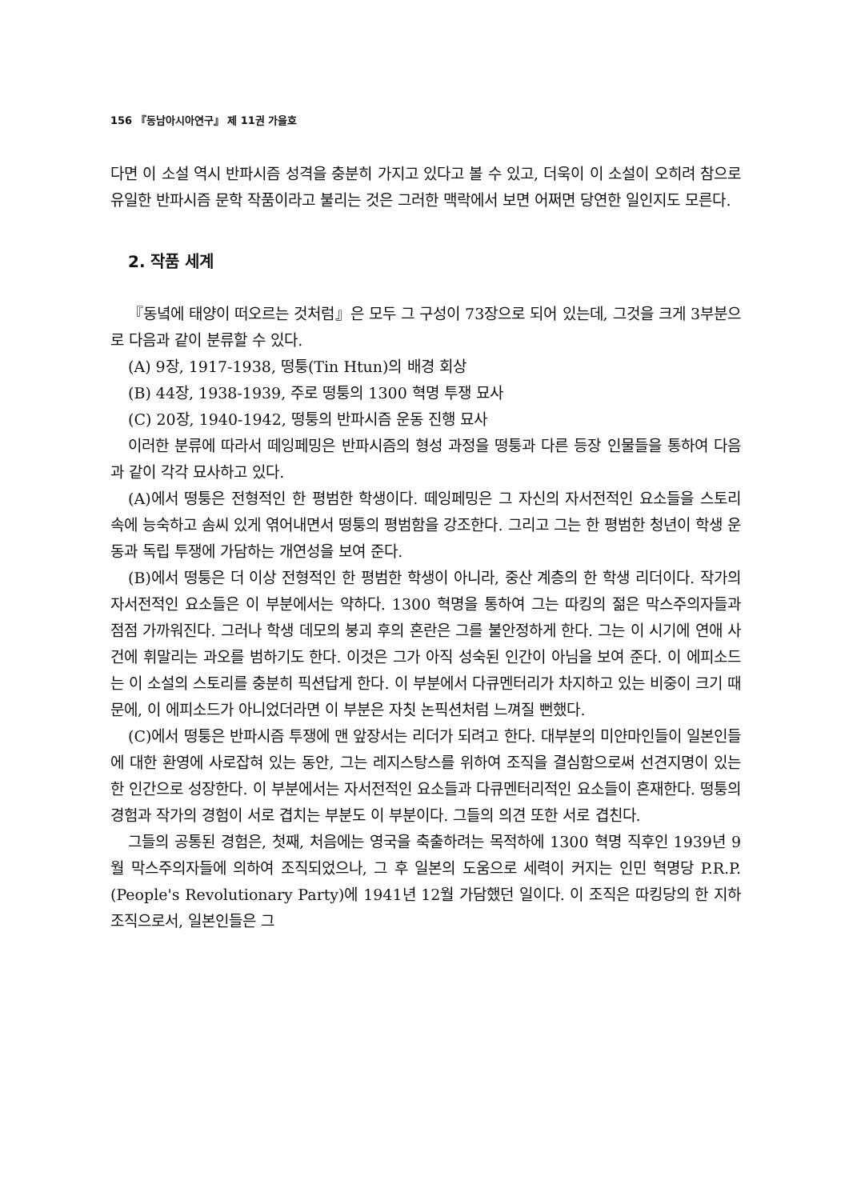156 『동남아시아연구』 제 11권 가을호
다면 이 소설 역시 반파시즘 성격을 충분히 가지고 있다고 볼 수 있고, 더욱이 이 소설이 오히려 참으로 유일한 반파시즘 문학 작품이라고 불리는 것은 그러한 맥락에서 보면 어쩌면 당연한 일인지도 모른다.
2. 작품 세계
『동녘에 태양이 떠오르는 것처럼』은 모두 그 구성이 73장으로 되어 있는데, 그것을 크게 3부분으로 다음과 같이 분류할 수 있다.
(A) 9장, 1917-1938, 떵퉁(Tin Htun)의 배경 회상
(B) 44장, 1938-1939, 주로 떵퉁의 1300 혁명 투쟁 묘사
(C) 20장, 1940-1942, 떵퉁의 반파시즘 운동 진행 묘사
이러한 분류에 따라서 떼잉페밍은 반파시즘의 형성 과정을 떵퉁과 다른 등장 인물들을 통하여 다음과 같이 각각 묘사하고 있다.
(A)에서 떵퉁은 전형적인 한 평범한 학생이다. 떼잉페밍은 그 자신의 자서전적인 요소들을 스토리 속에 능숙하고 솜씨 있게 엮어내면서 떵퉁의 평범함을 강조한다. 그리고 그는 한 평범한 청년이 학생 운동과 독립 투쟁에 가담하는 개연성을 보여 준다.
(B)에서 떵퉁은 더 이상 전형적인 한 평범한 학생이 아니라, 중산 계층의 한 학생 리더이다. 작가의 자서전적인 요소들은 이 부분에서는 약하다. 1300 혁명을 통하여 그는 따킹의 젊은 막스주의자들과 점점 가까워진다. 그러나 학생 데모의 붕괴 후의 혼란은 그를 불안정하게 한다. 그는 이 시기에 연애 사건에 휘말리는 과오를 범하기도 한다. 이것은 그가 아직 성숙된 인간이 아님을 보여 준다. 이 에피소드는 이 소설의 스토리를 충분히 픽션답게 한다. 이 부분에서 다큐멘터리가 차지하고 있는 비중이 크기 때문에, 이 에피소드가 아니었더라면 이 부분은 자칫 논픽션처럼 느껴질 뻔했다.
(C)에서 떵퉁은 반파시즘 투쟁에 맨 앞장서는 리더가 되려고 한다. 대부분의 미얀마인들이 일본인들에 대한 환영에 사로잡혀 있는 동안, 그는 레지스탕스를 위하여 조직을 결심함으로써 선견지명이 있는 한 인간으로 성장한다. 이 부분에서는 자서전적인 요소들과 다큐멘터리적인 요소들이 혼재한다. 떵퉁의 경험과 작가의 경험이 서로 겹치는 부분도 이 부분이다. 그들의 의견 또한 서로 겹친다.
그들의 공통된 경험은, 첫째, 처음에는 영국을 축출하려는 목적하에 1300 혁명 직후인 1939년 9월 막스주의자들에 의하여 조직되었으나, 그 후 일본의 도움으로 세력이 커지는 인민 혁명당 P.R.P.(People's Revolutionary Party)에 1941년 12월 가담했던 일이다. 이 조직은 따킹당의 한 지하 조직으로서, 일본인들은 그